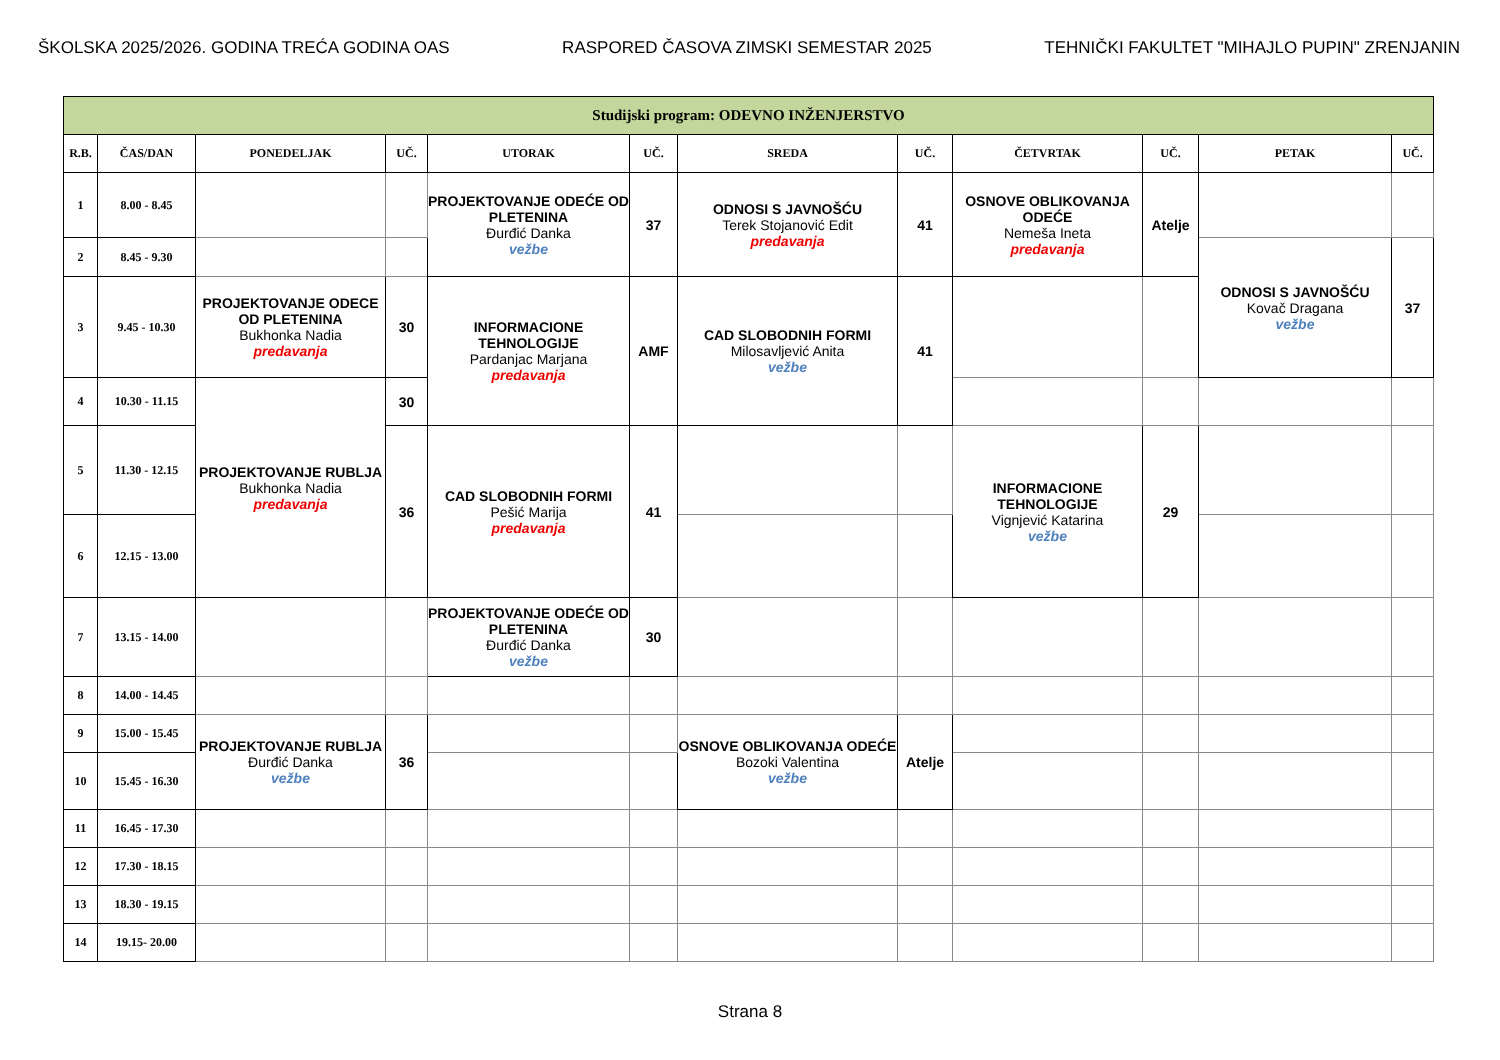ŠKOLSKA 2025/2026. GODINA TREĆA GODINA OAS RASPORED ČASOVA ZIMSKI SEMESTAR 2025 TEHNIČKI FAKULTET "MIHAJLO PUPIN" ZRENJANIN
| Studijski program: ODEVNO INŽENJERSTVO | | | | | | | | | | | |
| --- | --- | --- | --- | --- | --- | --- | --- | --- | --- | --- | --- |
| R.B. | ČAS/DAN | PONEDELJAK | UČ. | UTORAK | UČ. | SREDA | UČ. | ČETVRTAK | UČ. | PETAK | UČ. |
| 1 | 8.00 - 8.45 | | | PROJEKTOVANJE ODEĆE OD PLETENINA Đurđić Danka vežbe | 37 | ODNOSI S JAVNOŠĆU Terek Stojanović Edit predavanja | 41 | OSNOVE OBLIKOVANJA ODEĆE Nemeša Ineta predavanja | Atelje | | |
| 2 | 8.45 - 9.30 | | | | | | | | | ODNOSI S JAVNOŠĆU Kovač Dragana vežbe | 37 |
| 3 | 9.45 - 10.30 | PROJEKTOVANJE ODECE OD PLETENINA Bukhonka Nadia predavanja | 30 | INFORMACIONE TEHNOLOGIJE Pardanjac Marjana predavanja | AMF | CAD SLOBODNIH FORMI Milosavljević Anita vežbe | 41 | | | | |
| 4 | 10.30 - 11.15 | PROJEKTOVANJE RUBLJA Bukhonka Nadia predavanja | 30 | | | | | | | | |
| 5 | 11.30 - 12.15 | | 36 | CAD SLOBODNIH FORMI Pešić Marija predavanja | 41 | | | INFORMACIONE TEHNOLOGIJE Vignjević Katarina vežbe | 29 | | |
| 6 | 12.15 - 13.00 | | | | | | | | | | |
| 7 | 13.15 - 14.00 | | | PROJEKTOVANJE ODEĆE OD PLETENINA Đurđić Danka vežbe | 30 | | | | | | |
| 8 | 14.00 - 14.45 | | | | | | | | | | |
| 9 | 15.00 - 15.45 | PROJEKTOVANJE RUBLJA Đurđić Danka vežbe | 36 | | | OSNOVE OBLIKOVANJA ODEĆE Bozoki Valentina vežbe | Atelje | | | | |
| 10 | 15.45 - 16.30 | | | | | | | | | | |
| 11 | 16.45 - 17.30 | | | | | | | | | | |
| 12 | 17.30 - 18.15 | | | | | | | | | | |
| 13 | 18.30 - 19.15 | | | | | | | | | | |
| 14 | 19.15- 20.00 | | | | | | | | | | |
Strana 8